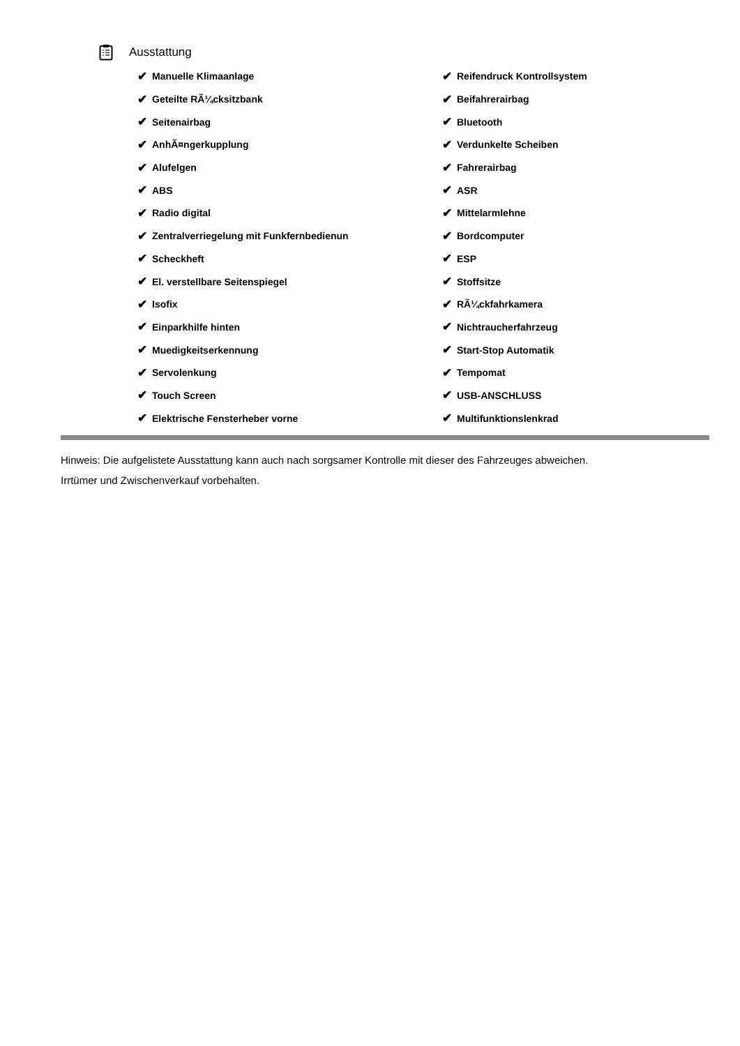Ausstattung
✔ Manuelle Klimaanlage
✔ Geteilte RÃ¼cksitzbank
✔ Seitenairbag
✔ AnhÃ¤ngerkupplung
✔ Alufelgen
✔ ABS
✔ Radio digital
✔ Zentralverriegelung mit Funkfernbedienun
✔ Scheckheft
✔ El. verstellbare Seitenspiegel
✔ Isofix
✔ Einparkhilfe hinten
✔ Muedigkeitserkennung
✔ Servolenkung
✔ Touch Screen
✔ Elektrische Fensterheber vorne
✔ Reifendruck Kontrollsystem
✔ Beifahrerairbag
✔ Bluetooth
✔ Verdunkelte Scheiben
✔ Fahrerairbag
✔ ASR
✔ Mittelarmlehne
✔ Bordcomputer
✔ ESP
✔ Stoffsitze
✔ RÃ¼ckfahrkamera
✔ Nichtraucherfahrzeug
✔ Start-Stop Automatik
✔ Tempomat
✔ USB-ANSCHLUSS
✔ Multifunktionslenkrad
Hinweis: Die aufgelistete Ausstattung kann auch nach sorgsamer Kontrolle mit dieser des Fahrzeuges abweichen. Irrtümer und Zwischenverkauf vorbehalten.